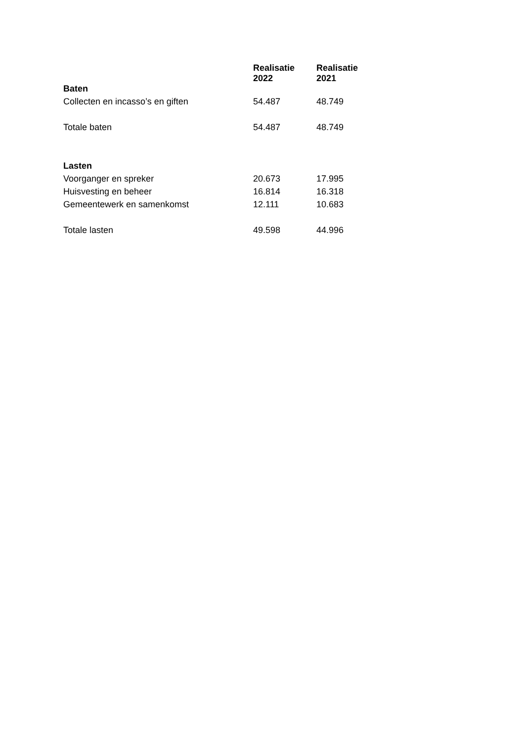| | Realisatie 2022 | Realisatie 2021 |
| --- | --- | --- |
| Baten | | |
| Collecten en incasso’s en giften | 54.487 | 48.749 |
| Totale baten | 54.487 | 48.749 |
| Lasten | | |
| Voorganger en spreker | 20.673 | 17.995 |
| Huisvesting en beheer | 16.814 | 16.318 |
| Gemeentewerk en samenkomst | 12.111 | 10.683 |
| Totale lasten | 49.598 | 44.996 |